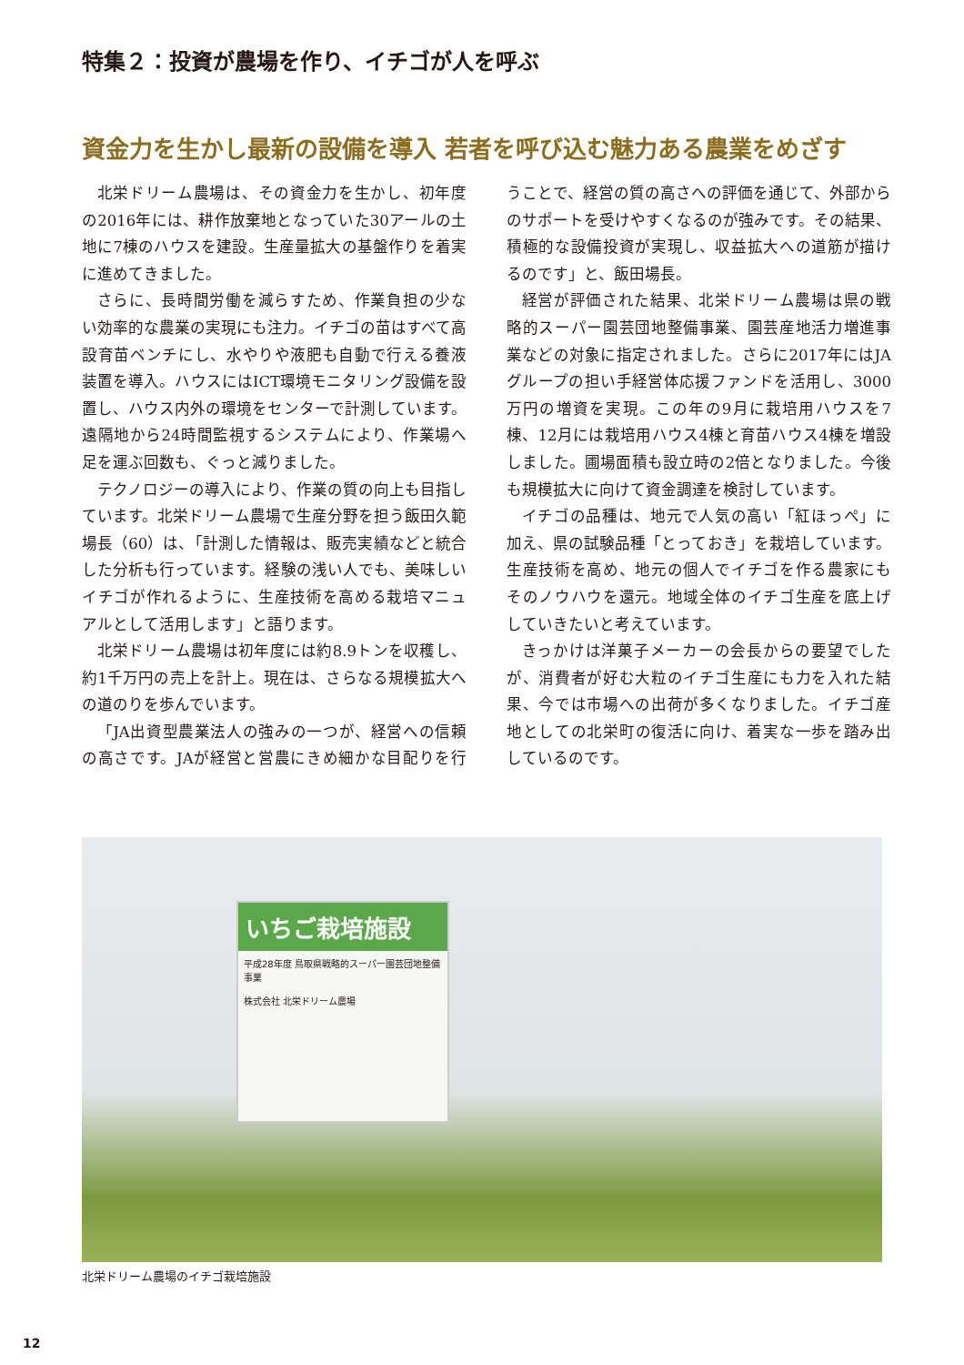特集２：投資が農場を作り、イチゴが人を呼ぶ
資金力を生かし最新の設備を導入 若者を呼び込む魅力ある農業をめざす
北栄ドリーム農場は、その資金力を生かし、初年度の2016年には、耕作放棄地となっていた30アールの土地に7棟のハウスを建設。生産量拡大の基盤作りを着実に進めてきました。
さらに、長時間労働を減らすため、作業負担の少ない効率的な農業の実現にも注力。イチゴの苗はすべて高設育苗ベンチにし、水やりや液肥も自動で行える養液装置を導入。ハウスにはICT環境モニタリング設備を設置し、ハウス内外の環境をセンターで計測しています。遠隔地から24時間監視するシステムにより、作業場へ足を運ぶ回数も、ぐっと減りました。
テクノロジーの導入により、作業の質の向上も目指しています。北栄ドリーム農場で生産分野を担う飯田久範場長（60）は、「計測した情報は、販売実績などと統合した分析も行っています。経験の浅い人でも、美味しいイチゴが作れるように、生産技術を高める栽培マニュアルとして活用します」と語ります。
北栄ドリーム農場は初年度には約8.9トンを収穫し、約1千万円の売上を計上。現在は、さらなる規模拡大への道のりを歩んでいます。
「JA出資型農業法人の強みの一つが、経営への信頼の高さです。JAが経営と営農にきめ細かな目配りを行うことで、経営の質の高さへの評価を通じて、外部からのサポートを受けやすくなるのが強みです。その結果、積極的な設備投資が実現し、収益拡大への道筋が描けるのです」と、飯田場長。
経営が評価された結果、北栄ドリーム農場は県の戦略的スーパー園芸団地整備事業、園芸産地活力増進事業などの対象に指定されました。さらに2017年にはJAグループの担い手経営体応援ファンドを活用し、3000万円の増資を実現。この年の9月に栽培用ハウスを7棟、12月には栽培用ハウス4棟と育苗ハウス4棟を増設しました。圃場面積も設立時の2倍となりました。今後も規模拡大に向けて資金調達を検討しています。
イチゴの品種は、地元で人気の高い「紅ほっぺ」に加え、県の試験品種「とっておき」を栽培しています。生産技術を高め、地元の個人でイチゴを作る農家にもそのノウハウを還元。地域全体のイチゴ生産を底上げしていきたいと考えています。
きっかけは洋菓子メーカーの会長からの要望でしたが、消費者が好む大粒のイチゴ生産にも力を入れた結果、今では市場への出荷が多くなりました。イチゴ産地としての北栄町の復活に向け、着実な一歩を踏み出しているのです。
いちご栽培施設
平成28年度 鳥取県戦略的スーパー園芸団地整備事業
株式会社 北栄ドリーム農場
北栄ドリーム農場のイチゴ栽培施設
12